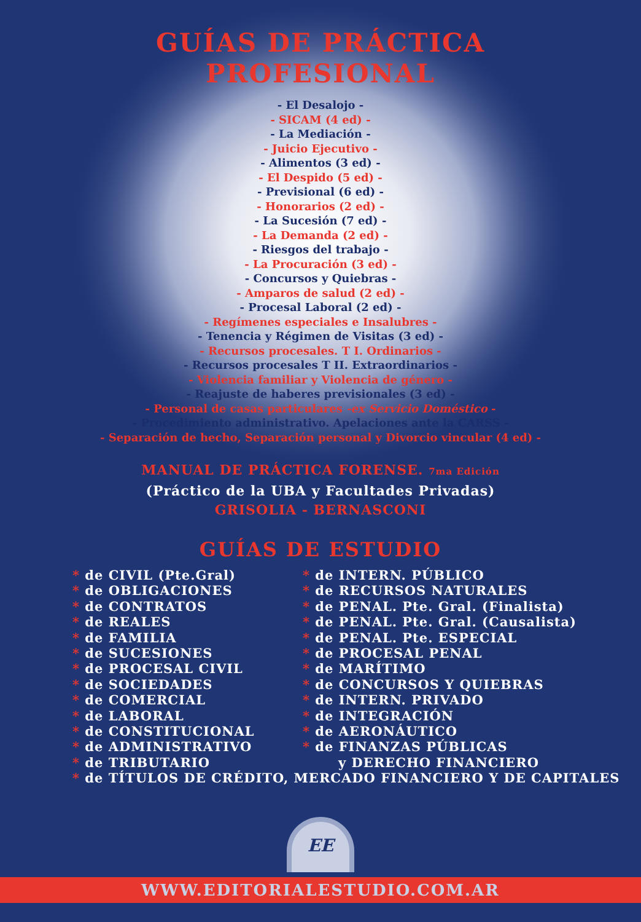GUÍAS DE PRÁCTICA
PROFESIONAL
- El Desalojo -
- SICAM (4 ed) -
- La Mediación -
- Juicio Ejecutivo -
- Alimentos (3 ed) -
- El Despido (5 ed) -
- Previsional (6 ed) -
- Honorarios (2 ed) -
- La Sucesión (7 ed) -
- La Demanda (2 ed) -
- Riesgos del trabajo -
- La Procuración (3 ed) -
- Concursos y Quiebras -
- Amparos de salud (2 ed) -
- Procesal Laboral (2 ed) -
- Regímenes especiales e Insalubres -
- Tenencia y Régimen de Visitas (3 ed) -
- Recursos procesales. T I. Ordinarios -
- Recursos procesales T II. Extraordinarios -
- Violencia familiar y Violencia de género -
- Reajuste de haberes previsionales (3 ed) -
- Personal de casas particulares -ex Servicio Doméstico -
- Procedimiento administrativo. Apelaciones ante la CARSS -
- Separación de hecho, Separación personal y Divorcio vincular (4 ed) -
MANUAL DE PRÁCTICA FORENSE. 7ma Edición
(Práctico de la UBA y Facultades Privadas)
GRISOLIA - BERNASCONI
GUÍAS DE ESTUDIO
* de CIVIL (Pte.Gral)
* de OBLIGACIONES
* de CONTRATOS
* de REALES
* de FAMILIA
* de SUCESIONES
* de PROCESAL CIVIL
* de SOCIEDADES
* de COMERCIAL
* de LABORAL
* de CONSTITUCIONAL
* de ADMINISTRATIVO
* de TRIBUTARIO
* de INTERN. PÚBLICO
* de RECURSOS NATURALES
* de PENAL. Pte. Gral. (Finalista)
* de PENAL. Pte. Gral. (Causalista)
* de PENAL. Pte. ESPECIAL
* de PROCESAL PENAL
* de MARÍTIMO
* de CONCURSOS Y QUIEBRAS
* de INTERN. PRIVADO
* de INTEGRACIÓN
* de AERONÁUTICO
* de FINANZAS PÚBLICAS
y DERECHO FINANCIERO
* de TÍTULOS DE CRÉDITO, MERCADO FINANCIERO Y DE CAPITALES
EE
WWW.EDITORIALESTUDIO.COM.AR